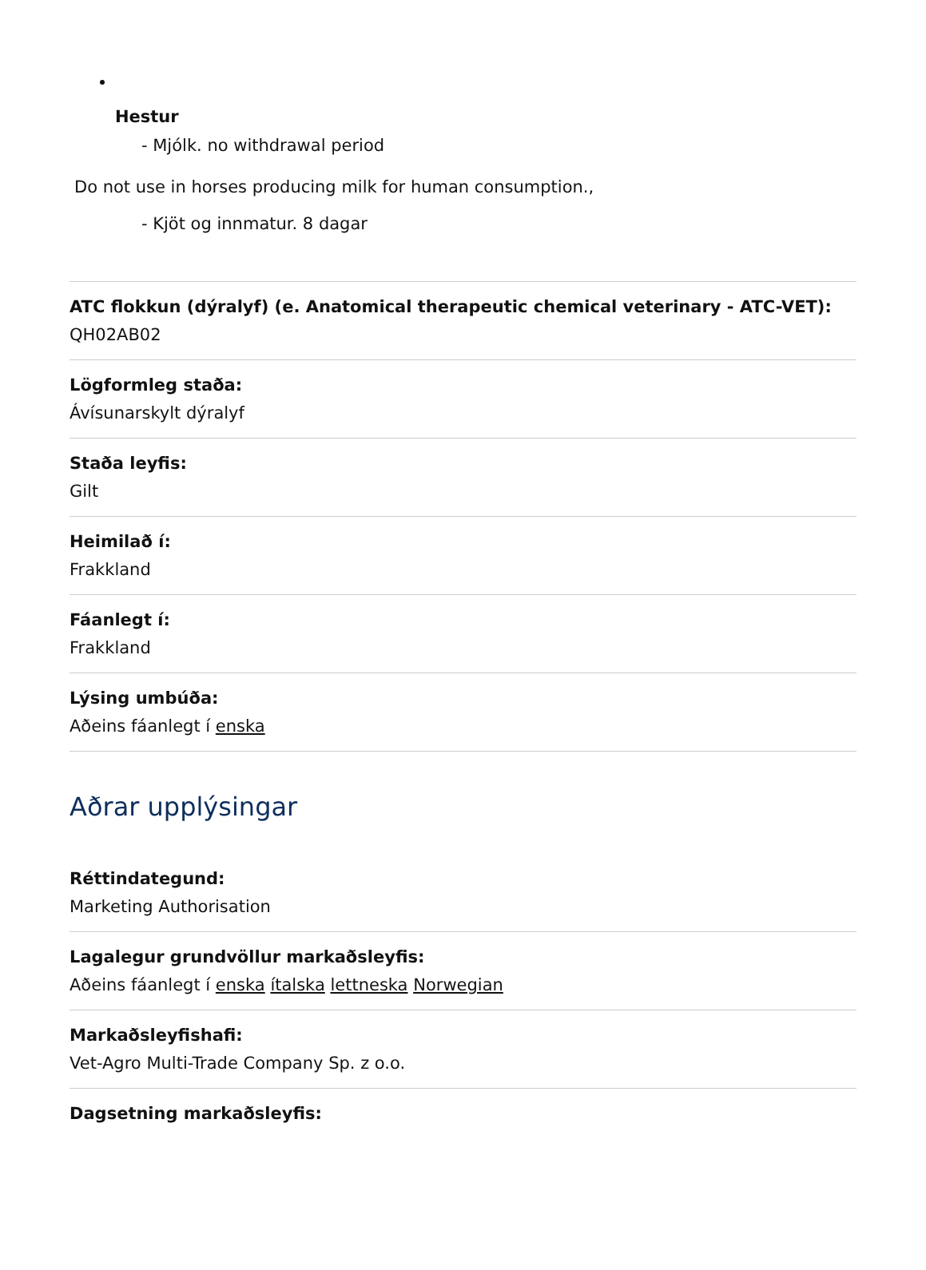Hestur
- Mjólk. no withdrawal period
Do not use in horses producing milk for human consumption.,
- Kjöt og innmatur. 8 dagar
ATC flokkun (dýralyf) (e. Anatomical therapeutic chemical veterinary - ATC-VET):
QH02AB02
Lögformleg staða:
Ávísunarskylt dýralyf
Staða leyfis:
Gilt
Heimilað í:
Frakkland
Fáanlegt í:
Frakkland
Lýsing umbúða:
Aðeins fáanlegt í enska
Aðrar upplýsingar
Réttindategund:
Marketing Authorisation
Lagalegur grundvöllur markaðsleyfis:
Aðeins fáanlegt í enska ítalska lettneska Norwegian
Markaðsleyfishafi:
Vet-Agro Multi-Trade Company Sp. z o.o.
Dagsetning markaðsleyfis: